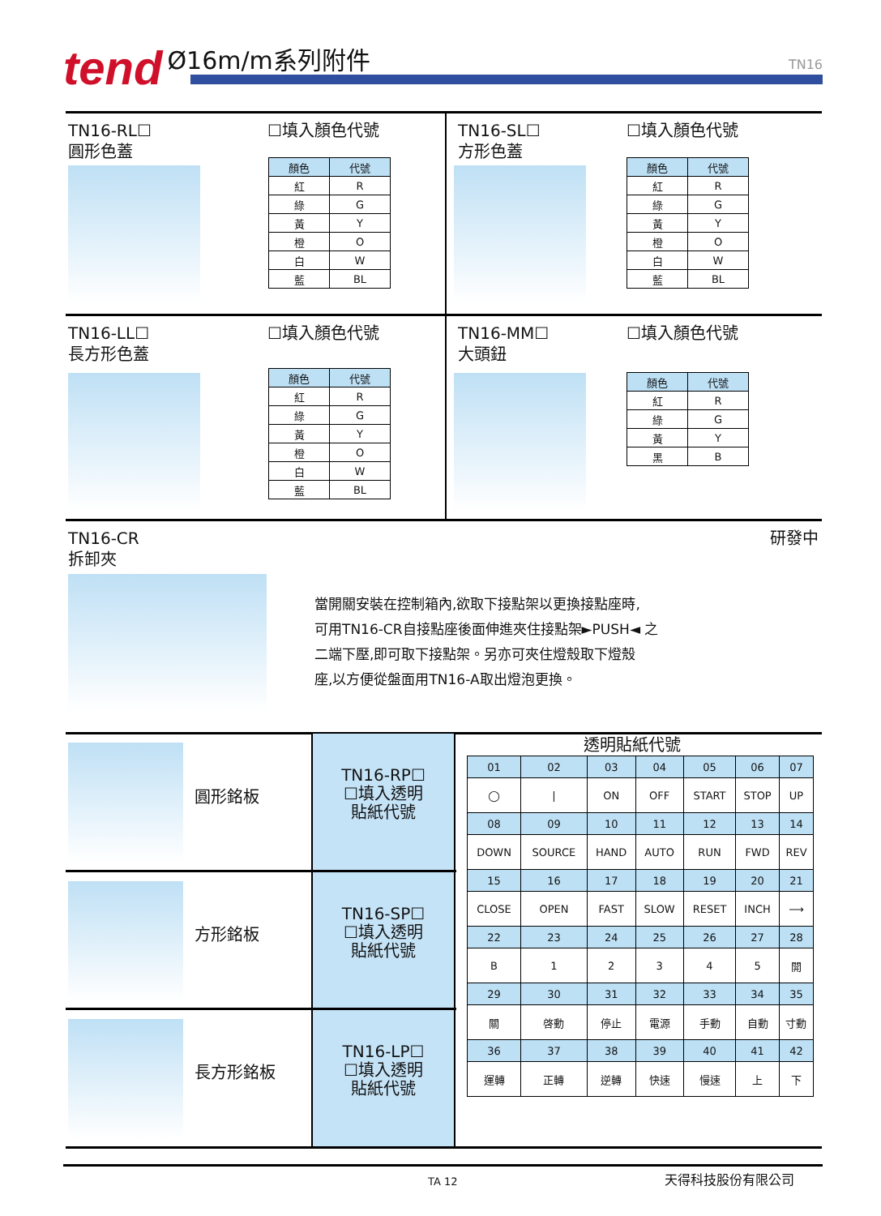tend Ø16m/m系列附件
TN16
TN16-RL☐
圓形色蓋
☐填入顏色代號
| 顏色 | 代號 |
| --- | --- |
| 紅 | R |
| 綠 | G |
| 黃 | Y |
| 橙 | O |
| 白 | W |
| 藍 | BL |
TN16-SL☐
方形色蓋
☐填入顏色代號
| 顏色 | 代號 |
| --- | --- |
| 紅 | R |
| 綠 | G |
| 黃 | Y |
| 橙 | O |
| 白 | W |
| 藍 | BL |
TN16-LL☐
長方形色蓋
☐填入顏色代號
| 顏色 | 代號 |
| --- | --- |
| 紅 | R |
| 綠 | G |
| 黃 | Y |
| 橙 | O |
| 白 | W |
| 藍 | BL |
TN16-MM☐
大頭鈕
☐填入顏色代號
| 顏色 | 代號 |
| --- | --- |
| 紅 | R |
| 綠 | G |
| 黃 | Y |
| 黑 | B |
TN16-CR
拆卸夾
研發中
當開關安裝在控制箱內,欲取下接點架以更換接點座時,
可用TN16-CR自接點座後面伸進夾住接點架►PUSH◄ 之
二端下壓,即可取下接點架。另亦可夾住燈殼取下燈殼
座,以方便從盤面用TN16-A取出燈泡更換。
圓形銘板
TN16-RP☐
☐填入透明
貼紙代號
方形銘板
TN16-SP☐
☐填入透明
貼紙代號
長方形銘板
TN16-LP☐
☐填入透明
貼紙代號
透明貼紙代號
| 01 | 02 | 03 | 04 | 05 | 06 | 07 |
| ◯ | / | ON | OFF | START | STOP | UP |
| 08 | 09 | 10 | 11 | 12 | 13 | 14 |
| DOWN | SOURCE | HAND | AUTO | RUN | FWD | REV |
| 15 | 16 | 17 | 18 | 19 | 20 | 21 |
| CLOSE | OPEN | FAST | SLOW | RESET | INCH | ⟶ |
| 22 | 23 | 24 | 25 | 26 | 27 | 28 |
| B | 1 | 2 | 3 | 4 | 5 | 開 |
| 29 | 30 | 31 | 32 | 33 | 34 | 35 |
| 關 | 啓動 | 停止 | 電源 | 手動 | 自動 | 寸動 |
| 36 | 37 | 38 | 39 | 40 | 41 | 42 |
| 運轉 | 正轉 | 逆轉 | 快速 | 慢速 | 上 | 下 |
TA 12 天得科技股份有限公司